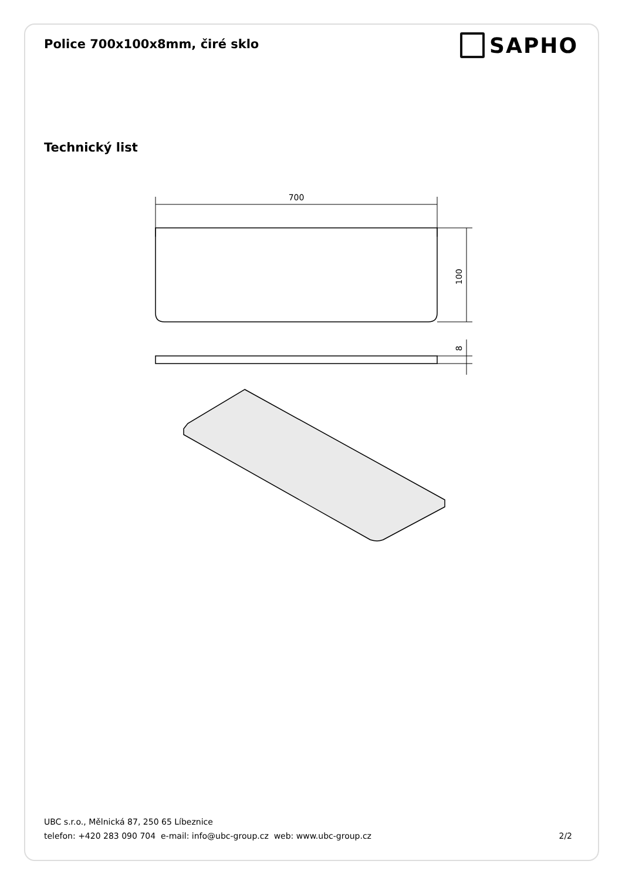Police 700x100x8mm, čiré sklo
SAPHO
Technický list
700
100
8
UBC s.r.o., Mělnická 87, 250 65 Líbeznice
telefon: +420 283 090 704 e-mail: info@ubc-group.cz web: www.ubc-group.cz 2/2